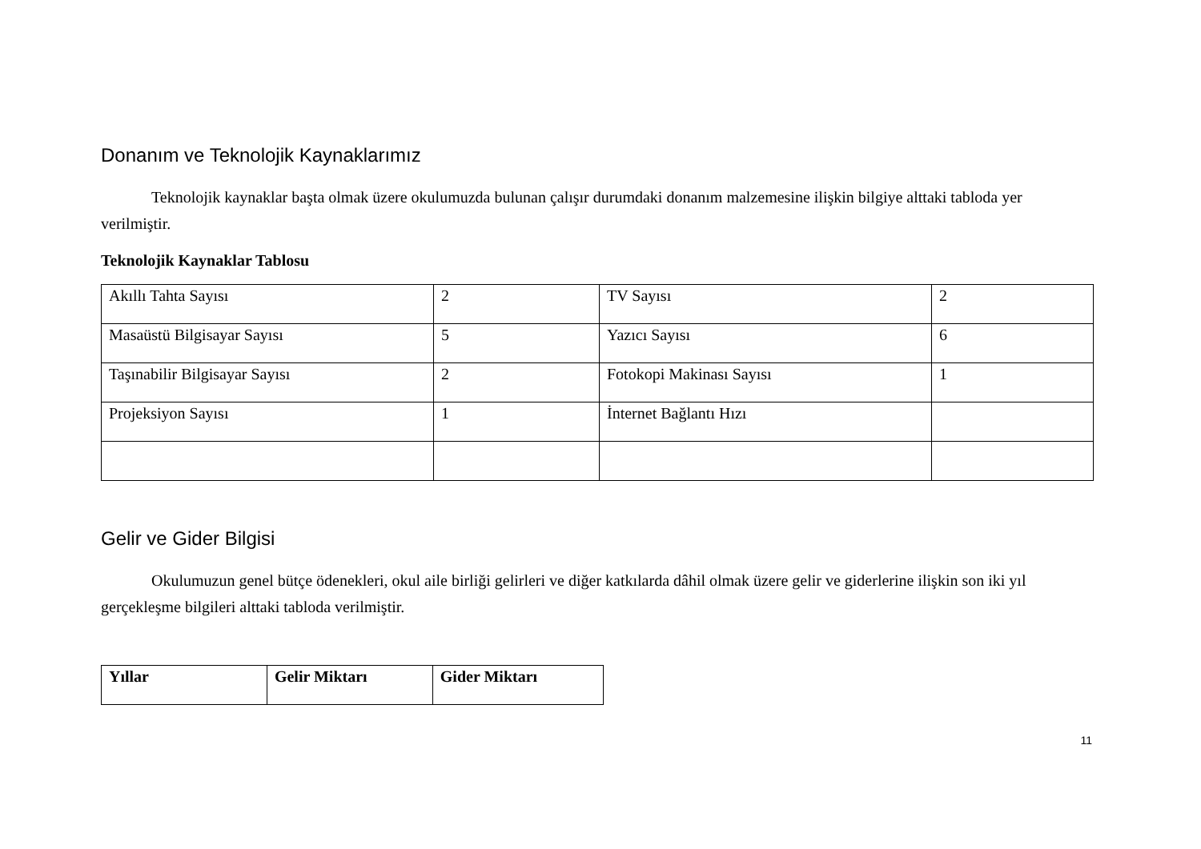Donanım ve Teknolojik Kaynaklarımız
Teknolojik kaynaklar başta olmak üzere okulumuzda bulunan çalışır durumdaki donanım malzemesine ilişkin bilgiye alttaki tabloda yer verilmiştir.
Teknolojik Kaynaklar Tablosu
| Akıllı Tahta Sayısı | 2 | TV Sayısı | 2 |
| Masaüstü Bilgisayar Sayısı | 5 | Yazıcı Sayısı | 6 |
| Taşınabilir Bilgisayar Sayısı | 2 | Fotokopi Makinası Sayısı | 1 |
| Projeksiyon Sayısı | 1 | İnternet Bağlantı Hızı | |
Gelir ve Gider Bilgisi
Okulumuzun genel bütçe ödenekleri, okul aile birliği gelirleri ve diğer katkılarda dâhil olmak üzere gelir ve giderlerine ilişkin son iki yıl gerçekleşme bilgileri alttaki tabloda verilmiştir.
| Yıllar | Gelir Miktarı | Gider Miktarı |
| --- | --- | --- |
11